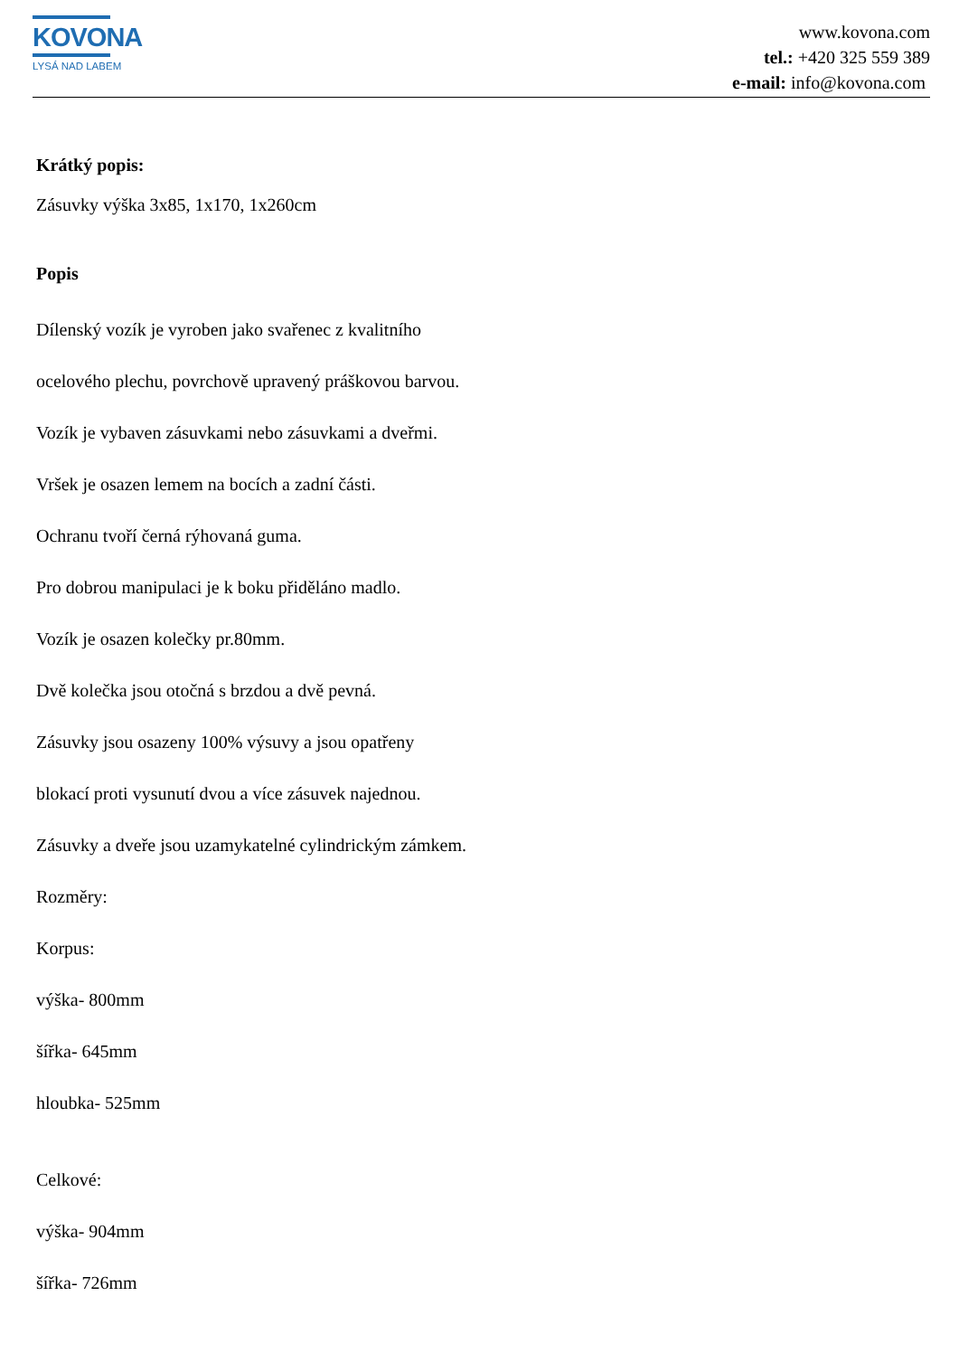KOVONA
LYSÁ NAD LABEM
www.kovona.com
tel.: +420 325 559 389
e-mail: info@kovona.com
Krátký popis:
Zásuvky výška 3x85, 1x170, 1x260cm
Popis
Dílenský vozík je vyroben jako svařenec z kvalitního
ocelového plechu, povrchově upravený práškovou barvou.
Vozík je vybaven zásuvkami nebo zásuvkami a dveřmi.
Vršek je osazen lemem na bocích a zadní části.
Ochranu tvoří černá rýhovaná guma.
Pro dobrou manipulaci je k boku přiděláno madlo.
Vozík je osazen kolečky pr.80mm.
Dvě kolečka jsou otočná s brzdou a dvě pevná.
Zásuvky jsou osazeny 100% výsuvy a jsou opatřeny
blokací proti vysunutí dvou a více zásuvek najednou.
Zásuvky a dveře jsou uzamykatelné cylindrickým zámkem.
Rozměry:
Korpus:
výška- 800mm
šířka- 645mm
hloubka- 525mm
Celkové:
výška- 904mm
šířka- 726mm